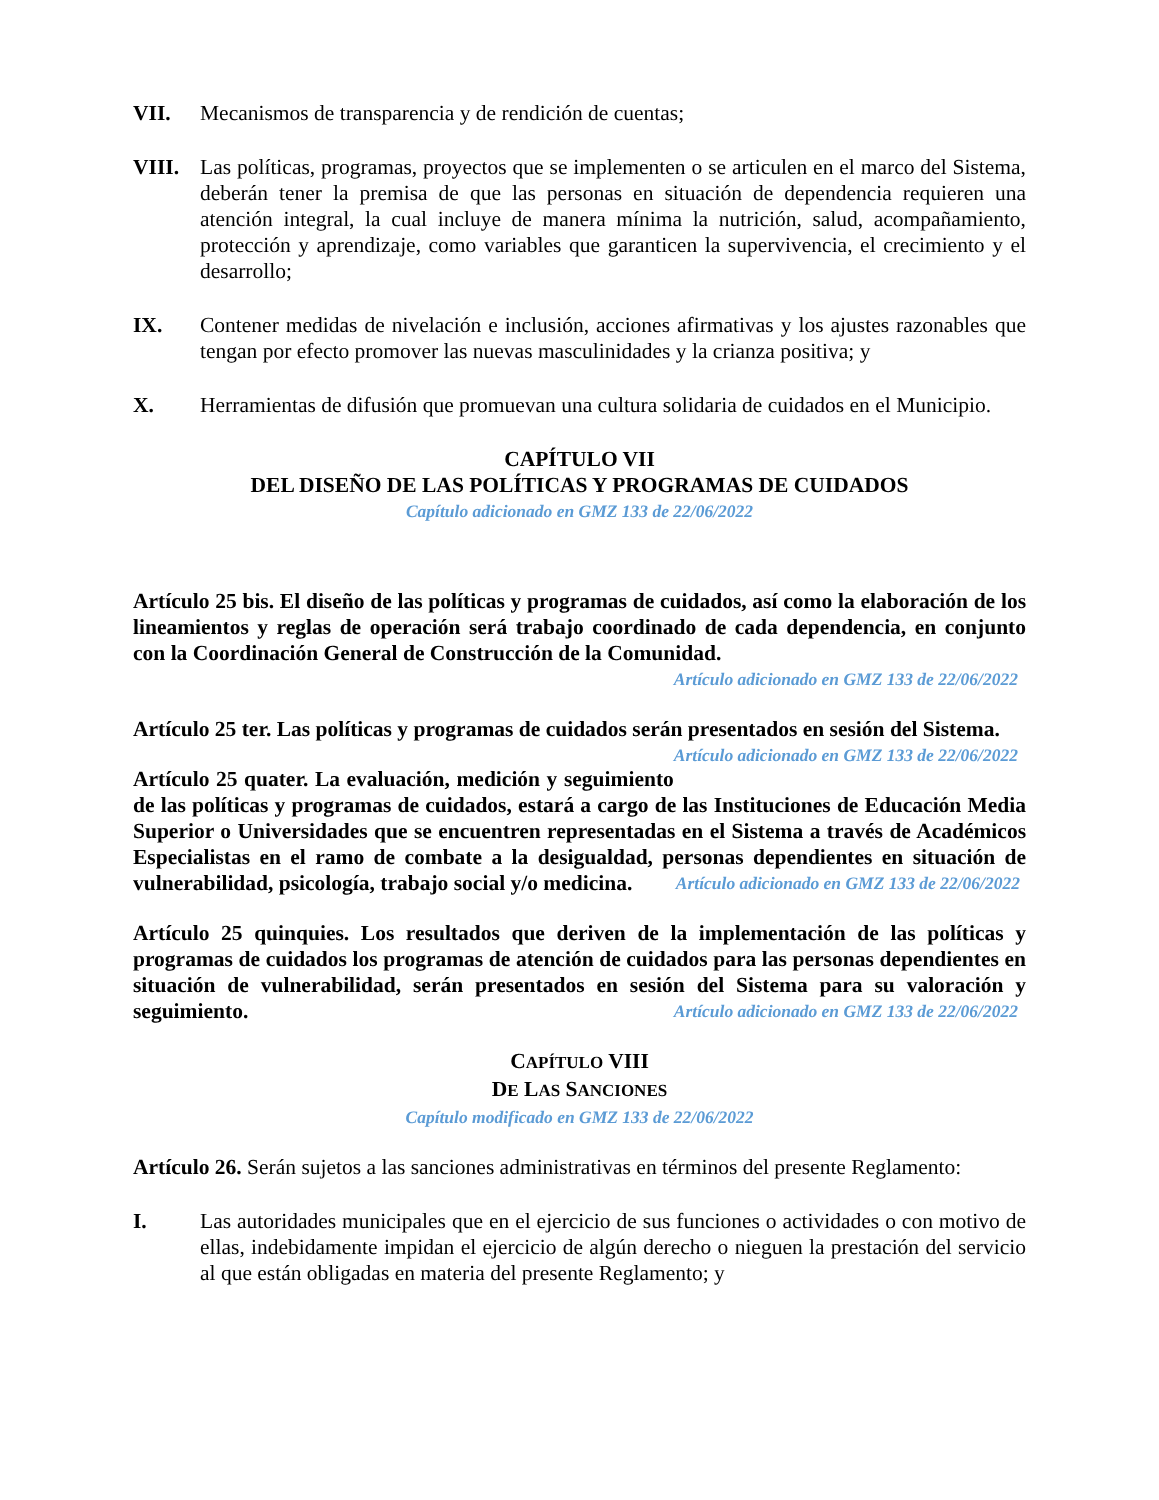VII. Mecanismos de transparencia y de rendición de cuentas;
VIII. Las políticas, programas, proyectos que se implementen o se articulen en el marco del Sistema, deberán tener la premisa de que las personas en situación de dependencia requieren una atención integral, la cual incluye de manera mínima la nutrición, salud, acompañamiento, protección y aprendizaje, como variables que garanticen la supervivencia, el crecimiento y el desarrollo;
IX. Contener medidas de nivelación e inclusión, acciones afirmativas y los ajustes razonables que tengan por efecto promover las nuevas masculinidades y la crianza positiva; y
X. Herramientas de difusión que promuevan una cultura solidaria de cuidados en el Municipio.
CAPÍTULO VII
DEL DISEÑO DE LAS POLÍTICAS Y PROGRAMAS DE CUIDADOS
Capítulo adicionado en GMZ 133 de 22/06/2022
Artículo 25 bis. El diseño de las políticas y programas de cuidados, así como la elaboración de los lineamientos y reglas de operación será trabajo coordinado de cada dependencia, en conjunto con la Coordinación General de Construcción de la Comunidad.
Artículo adicionado en GMZ 133 de 22/06/2022
Artículo 25 ter. Las políticas y programas de cuidados serán presentados en sesión del Sistema. Artículo adicionado en GMZ 133 de 22/06/2022
Artículo 25 quater. La evaluación, medición y seguimiento de las políticas y programas de cuidados, estará a cargo de las Instituciones de Educación Media Superior o Universidades que se encuentren representadas en el Sistema a través de Académicos Especialistas en el ramo de combate a la desigualdad, personas dependientes en situación de vulnerabilidad, psicología, trabajo social y/o medicina. Artículo adicionado en GMZ 133 de 22/06/2022
Artículo 25 quinquies. Los resultados que deriven de la implementación de las políticas y programas de cuidados los programas de atención de cuidados para las personas dependientes en situación de vulnerabilidad, serán presentados en sesión del Sistema para su valoración y seguimiento. Artículo adicionado en GMZ 133 de 22/06/2022
CAPÍTULO VIII
DE LAS SANCIONES
Capítulo modificado en GMZ 133 de 22/06/2022
Artículo 26. Serán sujetos a las sanciones administrativas en términos del presente Reglamento:
I. Las autoridades municipales que en el ejercicio de sus funciones o actividades o con motivo de ellas, indebidamente impidan el ejercicio de algún derecho o nieguen la prestación del servicio al que están obligadas en materia del presente Reglamento; y